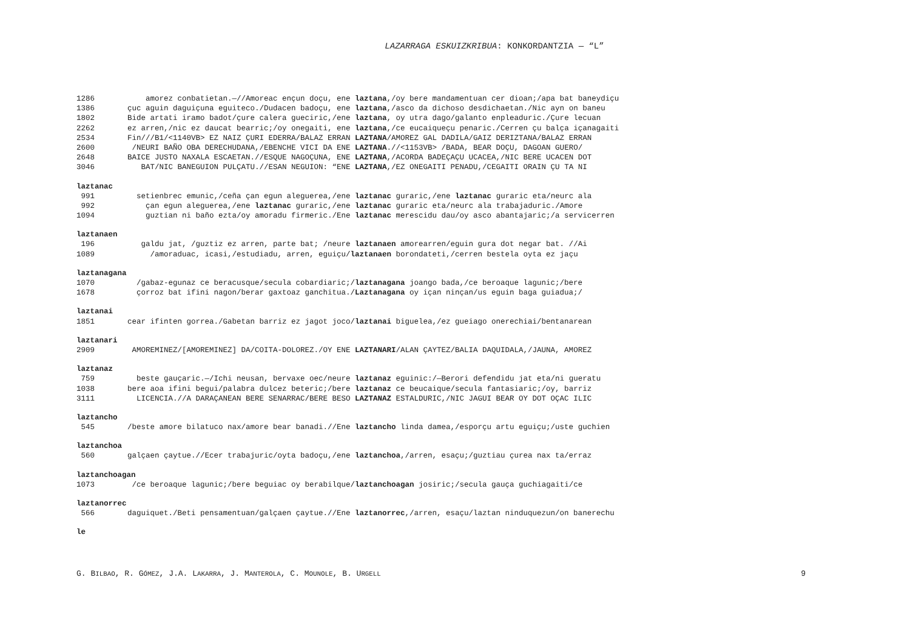LAZARRAGA ESKUIZKRIBUA: KONKORDANTZIA — “L”
1286 amorez conbatietan.—//Amoreac ençun doçu, ene laztana,/oy bere mandamentuan cer dioan;/apa bat baneydiçu
1386 çuc aguin daguiçuna eguiteco./Dudacen badoçu, ene laztana,/asco da dichoso desdichaetan./Nic ayn on baneu
1802 Bide artati iramo badot/çure calera gueciric,/ene laztana, oy utra dago/galanto enpleaduric./Çure lecuan
2262 ez arren,/nic ez daucat bearric;/oy onegaiti, ene laztana,/ce eucaiqueçu penaric./Cerren çu balça içanagaiti
2534 Fin///B1/<1140VB> EZ NAIZ ÇURI EDERRA/BALAZ ERRAN LAZTANA/AMOREZ GAL DADILA/GAIZ DERIZTANA/BALAZ ERRAN
2600 /NEURI BAÑO OBA DERECHUDANA,/EBENCHE VICI DA ENE LAZTANA.//<1153VB> /BADA, BEAR DOÇU, DAGOAN GUERO/
2648 BAICE JUSTO NAXALA ESCAETAN.//ESQUE NAGOÇUNA, ENE LAZTANA,/ACORDA BADEÇAÇU UCACEA,/NIC BERE UCACEN DOT
3046 BAT/NIC BANEGUION PULÇATU.//ESAN NEGUION: “ENE LAZTANA,/EZ ONEGAITI PENADU,/CEGAITI ORAIN ÇU TA NI
laztanac
991 setienbrec emunic,/ceña çan egun aleguerea,/ene laztanac guraric,/ene laztanac guraric eta/neurc ala
992 çan egun aleguerea,/ene laztanac guraric,/ene laztanac guraric eta/neurc ala trabajaduric./Amore
1094 guztian ni baño ezta/oy amoradu firmeric./Ene laztanac merescidu dau/oy asco abantajaric;/a servicerren
laztanaen
196 galdu jat, /guztiz ez arren, parte bat; /neure laztanaen amorearren/eguin gura dot negar bat. //Ai
1089 /amoraduac, icasi,/estudiadu, arren, eguiçu/laztanaen borondateti,/cerren bestela oyta ez jaçu
laztanagana
1070 /gabaz-egunaz ce beracusque/secula cobardiaric;/laztanagana joango bada,/ce beroaque lagunic;/bere
1678 çorroz bat ifini nagon/berar gaxtoaz ganchitua./Laztanagana oy içan ninçan/us eguin baga guiadua;/
laztanai
1851 cear ifinten gorrea./Gabetan barriz ez jagot joco/laztanai biguelea,/ez gueiago onerechiai/bentanarean
laztanari
2909 AMOREMINEZ/[AMOREMINEZ] DA/COITA-DOLOREZ./OY ENE LAZTANARI/ALAN ÇAYTEZ/BALIA DAQUIDALA,/JAUNA, AMOREZ
laztanaz
759 beste gauçaric.—/Ichi neusan, bervaxe oec/neure laztanaz eguinic:/—Berori defendidu jat eta/ni gueratu
1038 bere aoa ifini begui/palabra dulcez beteric;/bere laztanaz ce beucaique/secula fantasiaric;/oy, barriz
3111 LICENCIA.//A DARAÇANEAN BERE SENARRAC/BERE BESO LAZTANAZ ESTALDURIC,/NIC JAGUI BEAR OY DOT OÇAC ILIC
laztancho
545 /beste amore bilatuco nax/amore bear banadi.//Ene laztancho linda damea,/esporçu artu eguiçu;/uste guchien
laztanchoa
560 galçaen çaytue.//Ecer trabajuric/oyta badoçu,/ene laztanchoa,/arren, esaçu;/guztiau çurea nax ta/erraz
laztanchoagan
1073 /ce beroaque lagunic;/bere beguiac oy berabilque/laztanchoagan josiric;/secula gauça guchiagaiti/ce
laztanorrec
566 daguiquet./Beti pensamentuan/galçaen çaytue.//Ene laztanorrec,/arren, esaçu/laztan ninduquezun/on banerechu
le
G. BILBAO, R. GÓMEZ, J.A. LAKARRA, J. MANTEROLA, C. MOUNOLE, B. URGELL 9